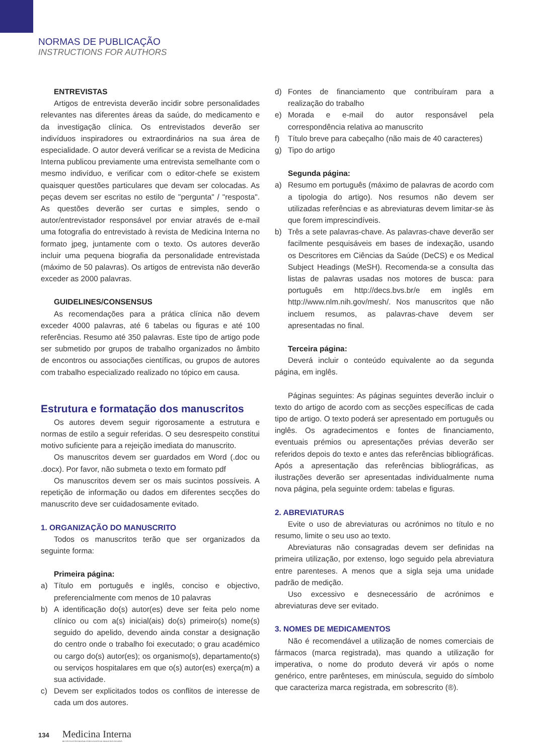NORMAS DE PUBLICAÇÃO
INSTRUCTIONS FOR AUTHORS
ENTREVISTAS
Artigos de entrevista deverão incidir sobre personalidades relevantes nas diferentes áreas da saúde, do medicamento e da investigação clínica. Os entrevistados deverão ser indivíduos inspiradores ou extraordinários na sua área de especialidade. O autor deverá verificar se a revista de Medicina Interna publicou previamente uma entrevista semelhante com o mesmo indivíduo, e verificar com o editor-chefe se existem quaisquer questões particulares que devam ser colocadas. As peças devem ser escritas no estilo de "pergunta" / "resposta". As questões deverão ser curtas e simples, sendo o autor/entrevistador responsável por enviar através de e-mail uma fotografia do entrevistado à revista de Medicina Interna no formato jpeg, juntamente com o texto. Os autores deverão incluir uma pequena biografia da personalidade entrevistada (máximo de 50 palavras). Os artigos de entrevista não deverão exceder as 2000 palavras.
GUIDELINES/CONSENSUS
As recomendações para a prática clínica não devem exceder 4000 palavras, até 6 tabelas ou figuras e até 100 referências. Resumo até 350 palavras. Este tipo de artigo pode ser submetido por grupos de trabalho organizados no âmbito de encontros ou associações científicas, ou grupos de autores com trabalho especializado realizado no tópico em causa.
Estrutura e formatação dos manuscritos
Os autores devem seguir rigorosamente a estrutura e normas de estilo a seguir referidas. O seu desrespeito constitui motivo suficiente para a rejeição imediata do manuscrito.
Os manuscritos devem ser guardados em Word (.doc ou .docx). Por favor, não submeta o texto em formato pdf
Os manuscritos devem ser os mais sucintos possíveis. A repetição de informação ou dados em diferentes secções do manuscrito deve ser cuidadosamente evitado.
1. ORGANIZAÇÃO DO MANUSCRITO
Todos os manuscritos terão que ser organizados da seguinte forma:
Primeira página:
a) Título em português e inglês, conciso e objectivo, preferencialmente com menos de 10 palavras
b) A identificação do(s) autor(es) deve ser feita pelo nome clínico ou com a(s) inicial(ais) do(s) primeiro(s) nome(s) seguido do apelido, devendo ainda constar a designação do centro onde o trabalho foi executado; o grau académico ou cargo do(s) autor(es); os organismo(s), departamento(s) ou serviços hospitalares em que o(s) autor(es) exerça(m) a sua actividade.
c) Devem ser explicitados todos os conflitos de interesse de cada um dos autores.
d) Fontes de financiamento que contribuíram para a realização do trabalho
e) Morada e e-mail do autor responsável pela correspondência relativa ao manuscrito
f) Título breve para cabeçalho (não mais de 40 caracteres)
g) Tipo do artigo
Segunda página:
a) Resumo em português (máximo de palavras de acordo com a tipologia do artigo). Nos resumos não devem ser utilizadas referências e as abreviaturas devem limitar-se às que forem imprescindíveis.
b) Três a sete palavras-chave. As palavras-chave deverão ser facilmente pesquisáveis em bases de indexação, usando os Descritores em Ciências da Saúde (DeCS) e os Medical Subject Headings (MeSH). Recomenda-se a consulta das listas de palavras usadas nos motores de busca: para português em http://decs.bvs.br/e em inglês em http://www.nlm.nih.gov/mesh/. Nos manuscritos que não incluem resumos, as palavras-chave devem ser apresentadas no final.
Terceira página:
Deverá incluir o conteúdo equivalente ao da segunda página, em inglês.
Páginas seguintes: As páginas seguintes deverão incluir o texto do artigo de acordo com as secções específicas de cada tipo de artigo. O texto poderá ser apresentado em português ou inglês. Os agradecimentos e fontes de financiamento, eventuais prémios ou apresentações prévias deverão ser referidos depois do texto e antes das referências bibliográficas. Após a apresentação das referências bibliográficas, as ilustrações deverão ser apresentadas individualmente numa nova página, pela seguinte ordem: tabelas e figuras.
2. ABREVIATURAS
Evite o uso de abreviaturas ou acrónimos no título e no resumo, limite o seu uso ao texto.
Abreviaturas não consagradas devem ser definidas na primeira utilização, por extenso, logo seguido pela abreviatura entre parenteses. A menos que a sigla seja uma unidade padrão de medição.
Uso excessivo e desnecessário de acrónimos e abreviaturas deve ser evitado.
3. NOMES DE MEDICAMENTOS
Não é recomendável a utilização de nomes comerciais de fármacos (marca registrada), mas quando a utilização for imperativa, o nome do produto deverá vir após o nome genérico, entre parênteses, em minúscula, seguido do símbolo que caracteriza marca registrada, em sobrescrito (®).
134 Medicina Interna
REVISTA DA SOCIEDADE PORTUGUESA DE MEDICINA INTERNA